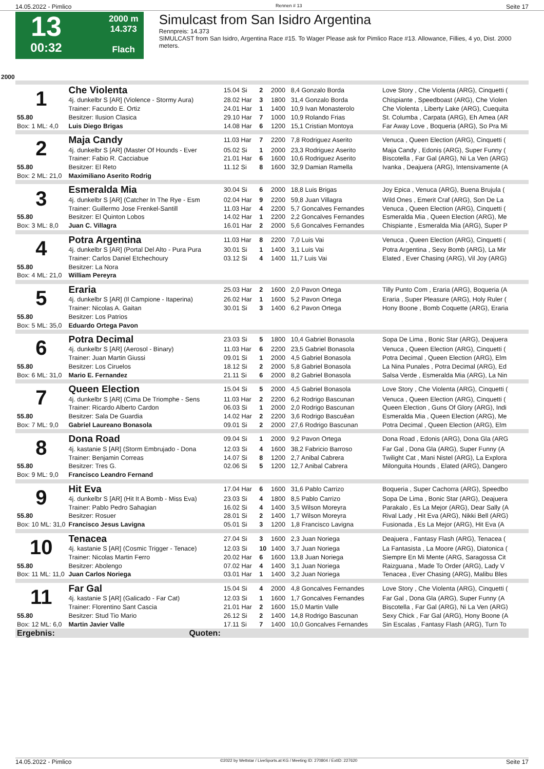14.05.2022 - Pimlico Rennen # 13 Seite 17
13
00:32
2000 m
14.373
Flach
Simulcast from San Isidro Argentina
Rennpreis: 14.373
SIMULCAST from San Isidro, Argentina Race #15. To Wager Please ask for Pimlico Race #13. Allowance, Fillies, 4 yo, Dist. 2000 meters.
2000
| 1 | Che Violenta | 15.04 Si | 2 | 2000 | 8,4 Gonzalo Borda | Love Story , Che Violenta (ARG), Cinquetti ( |
| | 4j. dunkelbr S [AR] (Violence - Stormy Aura) | 28.02 Har | 3 | 1800 | 31,4 Gonzalo Borda | Chispiante , Speedboast (ARG), Che Violen |
| | Trainer: Facundo E. Ortiz | 24.01 Har | 1 | 1400 | 10,9 Ivan Monasterolo | Che Violenta , Liberty Lake (ARG), Cuequita |
| 55.80 | Besitzer: Ilusion Clasica | 29.10 Har | 7 | 1000 | 10,9 Rolando Frias | St. Columba , Carpata (ARG), Eh Amea (AR |
| Box: 1 ML: 4,0 | Luis Diego Brigas | 14.08 Har | 6 | 1200 | 15,1 Cristian Montoya | Far Away Love , Boqueria (ARG), So Pra Mi |
| 2 | Maja Candy | 11.03 Har | 7 | 2200 | 7,8 Rodriguez Aserito | Venuca , Queen Election (ARG), Cinquetti ( |
| | 4j. dunkelbr S [AR] (Master Of Hounds - Ever | 05.02 Si | 1 | 2000 | 23,3 Rodriguez Aserito | Maja Candy , Edonis (ARG), Super Funny ( |
| | Trainer: Fabio R. Cacciabue | 21.01 Har | 6 | 1600 | 10,6 Rodriguez Aserito | Biscotella , Far Gal (ARG), Ni La Ven (ARG) |
| 55.80 | Besitzer: El Reto | 11.12 Si | 8 | 1600 | 32,9 Damian Ramella | Ivanka , Deajuera (ARG), Intensivamente (A |
| Box: 2 ML: 21,0 | Maximiliano Aserito Rodrig | | | | | |
| 3 | Esmeralda Mia | 30.04 Si | 6 | 2000 | 18,8 Luis Brigas | Joy Epica , Venuca (ARG), Buena Brujula ( |
| | 4j. dunkelbr S [AR] (Catcher In The Rye - Esm | 02.04 Har | 9 | 2200 | 59,8 Juan Villagra | Wild Ones , Emerit Craf (ARG), Son De La |
| | Trainer: Guillermo Jose Frenkel-Santill | 11.03 Har | 4 | 2200 | 5,7 Goncalves Fernandes | Venuca , Queen Election (ARG), Cinquetti ( |
| 55.80 | Besitzer: El Quinton Lobos | 14.02 Har | 1 | 2200 | 2,2 Goncalves Fernandes | Esmeralda Mia , Queen Election (ARG), Me |
| Box: 3 ML: 8,0 | Juan C. Villagra | 16.01 Har | 2 | 2000 | 5,6 Goncalves Fernandes | Chispiante , Esmeralda Mia (ARG), Super P |
| 4 | Potra Argentina | 11.03 Har | 8 | 2200 | 7,0 Luis Vai | Venuca , Queen Election (ARG), Cinquetti ( |
| | 4j. dunkelbr S [AR] (Portal Del Alto - Pura Pura | 30.01 Si | 1 | 1400 | 3,1 Luis Vai | Potra Argentina , Sexy Bomb (ARG), La Mir |
| | Trainer: Carlos Daniel Etchechoury | 03.12 Si | 4 | 1400 | 11,7 Luis Vai | Elated , Ever Chasing (ARG), Vil Joy (ARG) |
| 55.80 | Besitzer: La Nora | | | | | |
| Box: 4 ML: 21,0 | William Pereyra | | | | | |
| 5 | Eraria | 25.03 Har | 2 | 1600 | 2,0 Pavon Ortega | Tilly Punto Com , Eraria (ARG), Boqueria (A |
| | 4j. dunkelbr S [AR] (Il Campione - Itaperina) | 26.02 Har | 1 | 1600 | 5,2 Pavon Ortega | Eraria , Super Pleasure (ARG), Holy Ruler ( |
| | Trainer: Nicolas A. Gaitan | 30.01 Si | 3 | 1400 | 6,2 Pavon Ortega | Hony Boone , Bomb Coquette (ARG), Eraria |
| 55.80 | Besitzer: Los Patrios | | | | | |
| Box: 5 ML: 35,0 | Eduardo Ortega Pavon | | | | | |
| 6 | Potra Decimal | 23.03 Si | 5 | 1800 | 10,4 Gabriel Bonasola | Sopa De Lima , Bonic Star (ARG), Deajuera |
| | 4j. dunkelbr S [AR] (Aerosol - Binary) | 11.03 Har | 6 | 2200 | 23,5 Gabriel Bonasola | Venuca , Queen Election (ARG), Cinquetti ( |
| | Trainer: Juan Martin Giussi | 09.01 Si | 1 | 2000 | 4,5 Gabriel Bonasola | Potra Decimal , Queen Election (ARG), Elm |
| 55.80 | Besitzer: Los Ciruelos | 18.12 Si | 2 | 2000 | 5,8 Gabriel Bonasola | La Nina Punales , Potra Decimal (ARG), Ed |
| Box: 6 ML: 31,0 | Mario E. Fernandez | 21.11 Si | 6 | 2000 | 8,2 Gabriel Bonasola | Salsa Verde , Esmeralda Mia (ARG), La Nin |
| 7 | Queen Election | 15.04 Si | 5 | 2000 | 4,5 Gabriel Bonasola | Love Story , Che Violenta (ARG), Cinquetti ( |
| | 4j. dunkelbr S [AR] (Cima De Triomphe - Sens | 11.03 Har | 2 | 2200 | 6,2 Rodrigo Bascunan | Venuca , Queen Election (ARG), Cinquetti ( |
| | Trainer: Ricardo Alberto Cardon | 06.03 Si | 1 | 2000 | 2,0 Rodrigo Bascunan | Queen Election , Guns Of Glory (ARG), Indi |
| 55.80 | Besitzer: Sala De Guardia | 14.02 Har | 2 | 2200 | 3,6 Rodrigo Bascuêan | Esmeralda Mia , Queen Election (ARG), Me |
| Box: 7 ML: 9,0 | Gabriel Laureano Bonasola | 09.01 Si | 2 | 2000 | 27,6 Rodrigo Bascunan | Potra Decimal , Queen Election (ARG), Elm |
| 8 | Dona Road | 09.04 Si | 1 | 2000 | 9,2 Pavon Ortega | Dona Road , Edonis (ARG), Dona Gla (ARG |
| | 4j. kastanie S [AR] (Storm Embrujado - Dona | 12.03 Si | 4 | 1600 | 38,2 Fabricio Barroso | Far Gal , Dona Gla (ARG), Super Funny (A |
| | Trainer: Benjamin Correas | 14.07 Si | 8 | 1200 | 2,7 Anibal Cabrera | Twilight Cat , Mani Nistel (ARG), La Explora |
| 55.80 | Besitzer: Tres G. | 02.06 Si | 5 | 1200 | 12,7 Anibal Cabrera | Milonguita Hounds , Elated (ARG), Dangero |
| Box: 9 ML: 9,0 | Francisco Leandro Fernand | | | | | |
| 9 | Hit Eva | 17.04 Har | 6 | 1600 | 31,6 Pablo Carrizo | Boqueria , Super Cachorra (ARG), Speedbo |
| | 4j. dunkelbr S [AR] (Hit It A Bomb - Miss Eva) | 23.03 Si | 4 | 1800 | 8,5 Pablo Carrizo | Sopa De Lima , Bonic Star (ARG), Deajuera |
| | Trainer: Pablo Pedro Sahagian | 16.02 Si | 4 | 1400 | 3,5 Wilson Moreyra | Parakalo , Es La Mejor (ARG), Dear Sally (A |
| 55.80 | Besitzer: Rosuer | 28.01 Si | 2 | 1400 | 1,7 Wilson Moreyra | Rival Lady , Hit Eva (ARG), Nikki Bell (ARG) |
| Box: 10 ML: 31,0 | Francisco Jesus Lavigna | 05.01 Si | 3 | 1200 | 1,8 Francisco Lavigna | Fusionada , Es La Mejor (ARG), Hit Eva (A |
| 10 | Tenacea | 27.04 Si | 3 | 1600 | 2,3 Juan Noriega | Deajuera , Fantasy Flash (ARG), Tenacea ( |
| | 4j. kastanie S [AR] (Cosmic Trigger - Tenace) | 12.03 Si | 10 | 1400 | 3,7 Juan Noriega | La Fantasista , La Moore (ARG), Diatonica ( |
| | Trainer: Nicolas Martin Ferro | 20.02 Har | 6 | 1600 | 13,8 Juan Noriega | Siempre En Mi Mente (ARG, Saragossa Cit |
| 55.80 | Besitzer: Abolengo | 07.02 Har | 4 | 1400 | 3,1 Juan Noriega | Raizguana , Made To Order (ARG), Lady V |
| Box: 11 ML: 11,0 | Juan Carlos Noriega | 03.01 Har | 1 | 1400 | 3,2 Juan Noriega | Tenacea , Ever Chasing (ARG), Malibu Bles |
| 11 | Far Gal | 15.04 Si | 4 | 2000 | 4,8 Goncalves Fernandes | Love Story , Che Violenta (ARG), Cinquetti ( |
| | 4j. kastanie S [AR] (Galicado - Far Cat) | 12.03 Si | 1 | 1600 | 1,7 Goncalves Fernandes | Far Gal , Dona Gla (ARG), Super Funny (A |
| | Trainer: Florentino Sant Cascia | 21.01 Har | 2 | 1600 | 15,0 Martin Valle | Biscotella , Far Gal (ARG), Ni La Ven (ARG) |
| 55.80 | Besitzer: Stud Tio Mario | 26.12 Si | 2 | 1400 | 14,8 Rodrigo Bascunan | Sexy Chick , Far Gal (ARG), Hony Boone (A |
| Box: 12 ML: 6,0 | Martin Javier Valle | 17.11 Si | 7 | 1400 | 10,0 Goncalves Fernandes | Sin Escalas , Fantasy Flash (ARG), Turn To |
| Ergebnis: | Quoten: | | | | | |
14.05.2022 - Pimlico ©2022 by Wettstar / LiveSports.at KG / Meeting ID: 270804 / ExtID: 227620 Seite 17